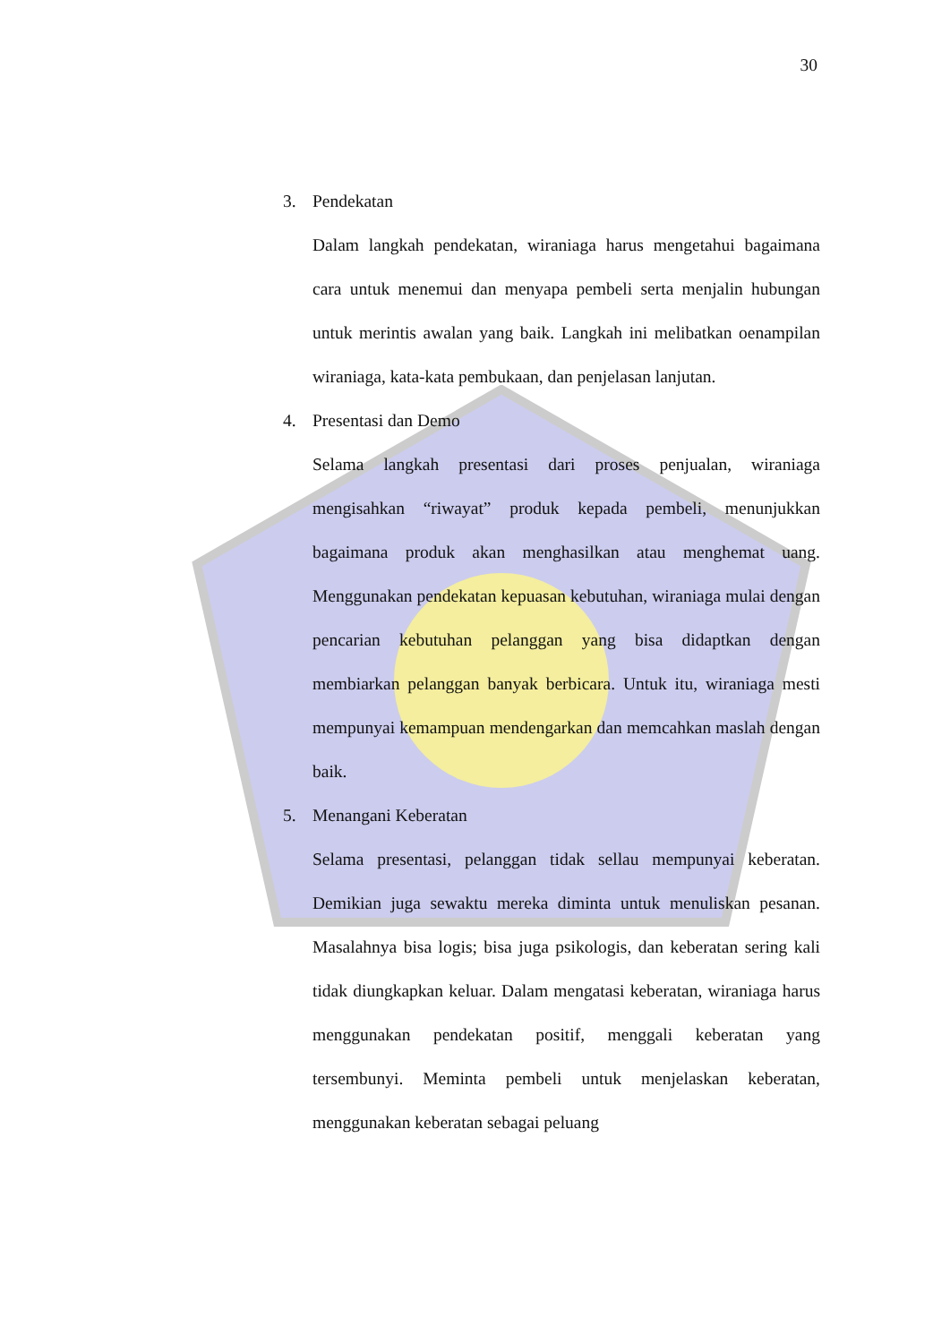30
3. Pendekatan
Dalam langkah pendekatan, wiraniaga harus mengetahui bagaimana cara untuk menemui dan menyapa pembeli serta menjalin hubungan untuk merintis awalan yang baik. Langkah ini melibatkan oenampilan wiraniaga, kata-kata pembukaan, dan penjelasan lanjutan.
4. Presentasi dan Demo
Selama langkah presentasi dari proses penjualan, wiraniaga mengisahkan “riwayat” produk kepada pembeli, menunjukkan bagaimana produk akan menghasilkan atau menghemat uang. Menggunakan pendekatan kepuasan kebutuhan, wiraniaga mulai dengan pencarian kebutuhan pelanggan yang bisa didaptkan dengan membiarkan pelanggan banyak berbicara. Untuk itu, wiraniaga mesti mempunyai kemampuan mendengarkan dan memcahkan maslah dengan baik.
5. Menangani Keberatan
Selama presentasi, pelanggan tidak sellau mempunyai keberatan. Demikian juga sewaktu mereka diminta untuk menuliskan pesanan. Masalahnya bisa logis; bisa juga psikologis, dan keberatan sering kali tidak diungkapkan keluar. Dalam mengatasi keberatan, wiraniaga harus menggunakan pendekatan positif, menggali keberatan yang tersembunyi. Meminta pembeli untuk menjelaskan keberatan, menggunakan keberatan sebagai peluang